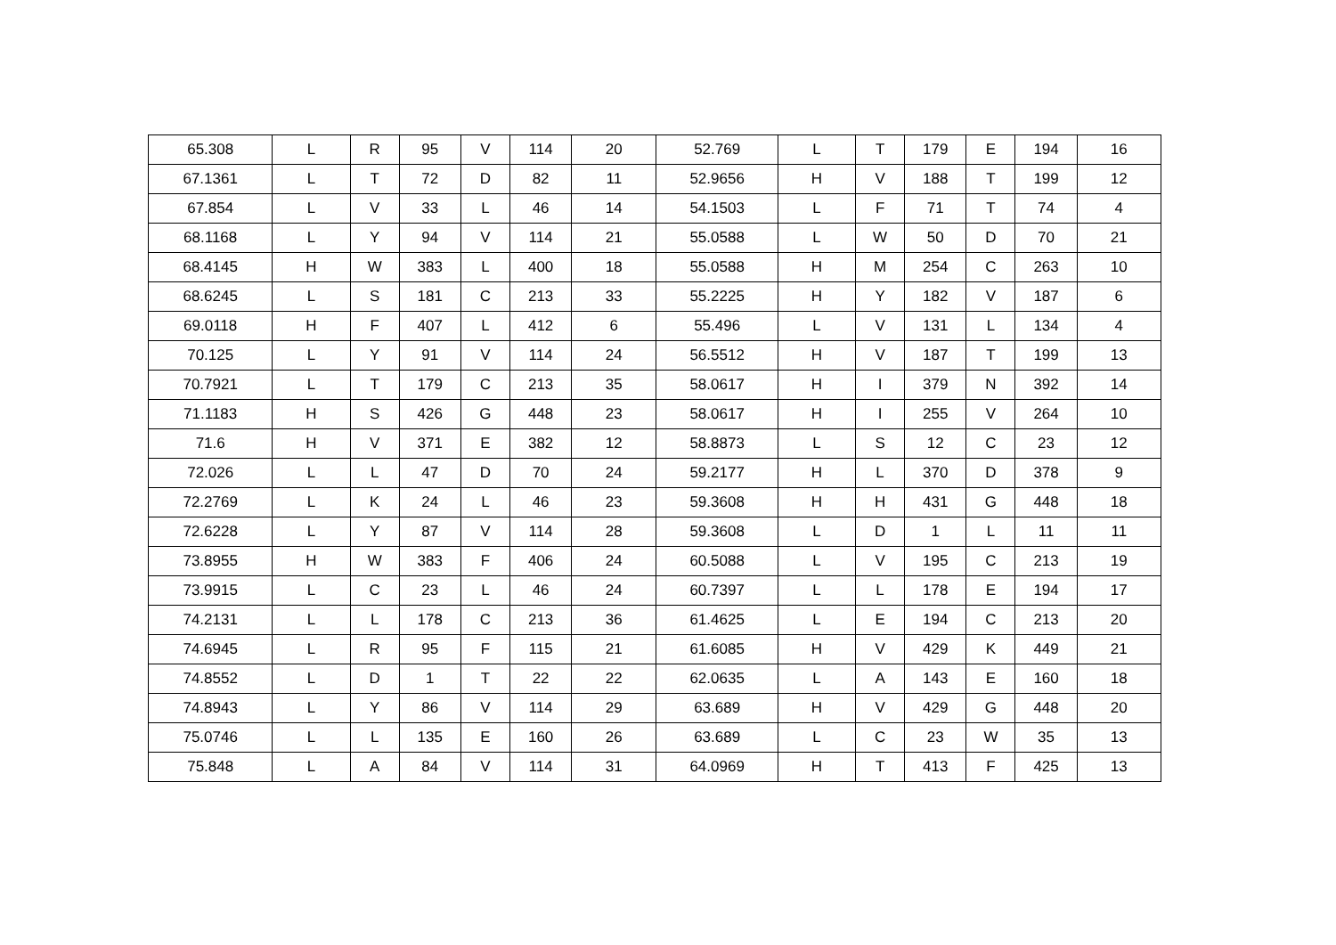| 65.308 | L | R | 95 | V | 114 | 20 | 52.769 | L | T | 179 | E | 194 | 16 |
| 67.1361 | L | T | 72 | D | 82 | 11 | 52.9656 | H | V | 188 | T | 199 | 12 |
| 67.854 | L | V | 33 | L | 46 | 14 | 54.1503 | L | F | 71 | T | 74 | 4 |
| 68.1168 | L | Y | 94 | V | 114 | 21 | 55.0588 | L | W | 50 | D | 70 | 21 |
| 68.4145 | H | W | 383 | L | 400 | 18 | 55.0588 | H | M | 254 | C | 263 | 10 |
| 68.6245 | L | S | 181 | C | 213 | 33 | 55.2225 | H | Y | 182 | V | 187 | 6 |
| 69.0118 | H | F | 407 | L | 412 | 6 | 55.496 | L | V | 131 | L | 134 | 4 |
| 70.125 | L | Y | 91 | V | 114 | 24 | 56.5512 | H | V | 187 | T | 199 | 13 |
| 70.7921 | L | T | 179 | C | 213 | 35 | 58.0617 | H | I | 379 | N | 392 | 14 |
| 71.1183 | H | S | 426 | G | 448 | 23 | 58.0617 | H | I | 255 | V | 264 | 10 |
| 71.6 | H | V | 371 | E | 382 | 12 | 58.8873 | L | S | 12 | C | 23 | 12 |
| 72.026 | L | L | 47 | D | 70 | 24 | 59.2177 | H | L | 370 | D | 378 | 9 |
| 72.2769 | L | K | 24 | L | 46 | 23 | 59.3608 | H | H | 431 | G | 448 | 18 |
| 72.6228 | L | Y | 87 | V | 114 | 28 | 59.3608 | L | D | 1 | L | 11 | 11 |
| 73.8955 | H | W | 383 | F | 406 | 24 | 60.5088 | L | V | 195 | C | 213 | 19 |
| 73.9915 | L | C | 23 | L | 46 | 24 | 60.7397 | L | L | 178 | E | 194 | 17 |
| 74.2131 | L | L | 178 | C | 213 | 36 | 61.4625 | L | E | 194 | C | 213 | 20 |
| 74.6945 | L | R | 95 | F | 115 | 21 | 61.6085 | H | V | 429 | K | 449 | 21 |
| 74.8552 | L | D | 1 | T | 22 | 22 | 62.0635 | L | A | 143 | E | 160 | 18 |
| 74.8943 | L | Y | 86 | V | 114 | 29 | 63.689 | H | V | 429 | G | 448 | 20 |
| 75.0746 | L | L | 135 | E | 160 | 26 | 63.689 | L | C | 23 | W | 35 | 13 |
| 75.848 | L | A | 84 | V | 114 | 31 | 64.0969 | H | T | 413 | F | 425 | 13 |